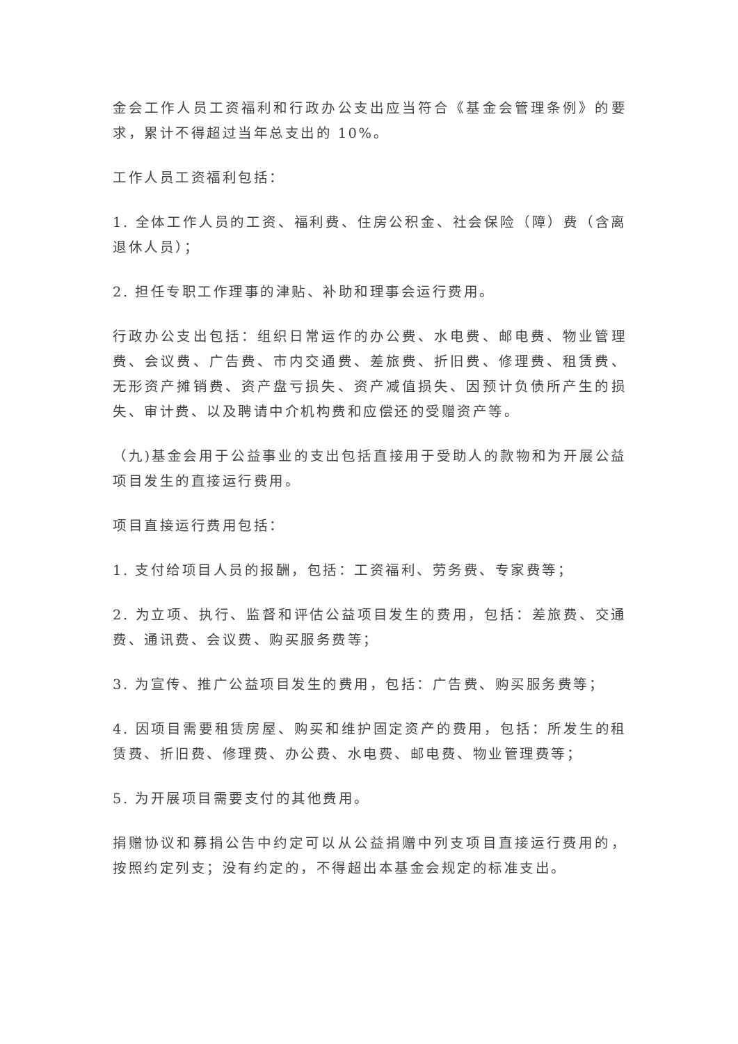金会工作人员工资福利和行政办公支出应当符合《基金会管理条例》的要求，累计不得超过当年总支出的 10%。
工作人员工资福利包括：
1. 全体工作人员的工资、福利费、住房公积金、社会保险（障）费（含离退休人员）；
2. 担任专职工作理事的津贴、补助和理事会运行费用。
行政办公支出包括：组织日常运作的办公费、水电费、邮电费、物业管理费、会议费、广告费、市内交通费、差旅费、折旧费、修理费、租赁费、无形资产摊销费、资产盘亏损失、资产减值损失、因预计负债所产生的损失、审计费、以及聘请中介机构费和应偿还的受赠资产等。
（九)基金会用于公益事业的支出包括直接用于受助人的款物和为开展公益项目发生的直接运行费用。
项目直接运行费用包括：
1. 支付给项目人员的报酬，包括：工资福利、劳务费、专家费等；
2. 为立项、执行、监督和评估公益项目发生的费用，包括：差旅费、交通费、通讯费、会议费、购买服务费等；
3. 为宣传、推广公益项目发生的费用，包括：广告费、购买服务费等；
4. 因项目需要租赁房屋、购买和维护固定资产的费用，包括：所发生的租赁费、折旧费、修理费、办公费、水电费、邮电费、物业管理费等；
5. 为开展项目需要支付的其他费用。
捐赠协议和募捐公告中约定可以从公益捐赠中列支项目直接运行费用的，按照约定列支；没有约定的，不得超出本基金会规定的标准支出。